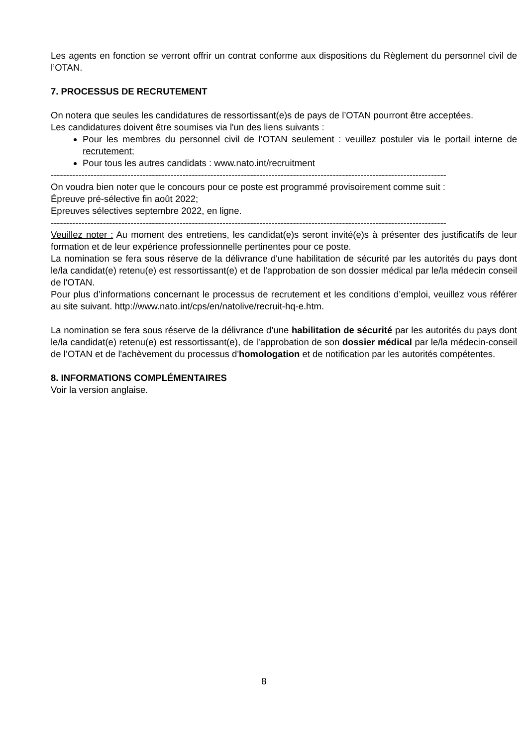Les agents en fonction se verront offrir un contrat conforme aux dispositions du Règlement du personnel civil de l’OTAN.
7. PROCESSUS DE RECRUTEMENT
On notera que seules les candidatures de ressortissant(e)s de pays de l’OTAN pourront être acceptées.
Les candidatures doivent être soumises via l'un des liens suivants :
Pour les membres du personnel civil de l’OTAN seulement : veuillez postuler via le portail interne de recrutement;
Pour tous les autres candidats : www.nato.int/recruitment
--------------------------------------------------------------------------------------------------------------------------------------
On voudra bien noter que le concours pour ce poste est programmé provisoirement comme suit :
Épreuve pré-sélective fin août 2022;
Epreuves sélectives septembre 2022, en ligne.
--------------------------------------------------------------------------------------------------------------------------------------
Veuillez noter : Au moment des entretiens, les candidat(e)s seront invité(e)s à présenter des justificatifs de leur formation et de leur expérience professionnelle pertinentes pour ce poste.
La nomination se fera sous réserve de la délivrance d'une habilitation de sécurité par les autorités du pays dont le/la candidat(e) retenu(e) est ressortissant(e) et de l'approbation de son dossier médical par le/la médecin conseil de l'OTAN.
Pour plus d’informations concernant le processus de recrutement et les conditions d’emploi, veuillez vous référer au site suivant. http://www.nato.int/cps/en/natolive/recruit-hq-e.htm.
La nomination se fera sous réserve de la délivrance d’une habilitation de sécurité par les autorités du pays dont le/la candidat(e) retenu(e) est ressortissant(e), de l’approbation de son dossier médical par le/la médecin-conseil de l’OTAN et de l'achèvement du processus d'homologation et de notification par les autorités compétentes.
8. INFORMATIONS COMPLÉMENTAIRES
Voir la version anglaise.
8